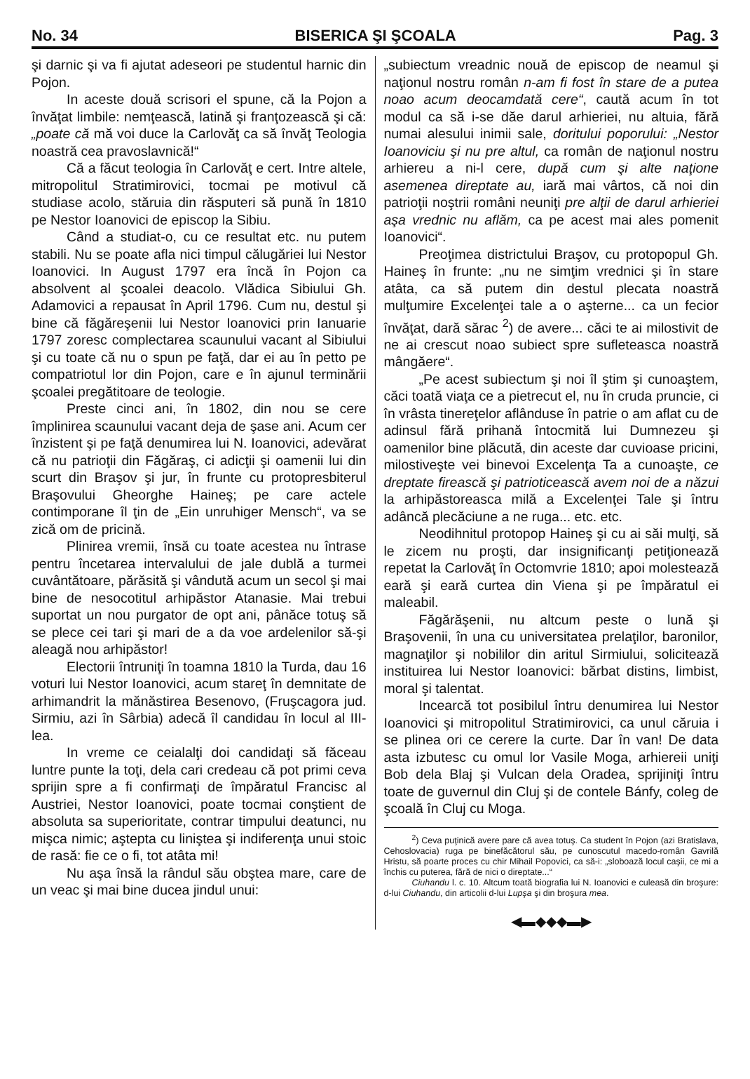No. 34 BISERICA ŞI ŞCOALA Pag. 3
şi darnic şi va fi ajutat adeseori pe studentul harnic din Pojon.
In aceste două scrisori el spune, că la Pojon a învăţat limbile: nemţească, latină şi franţozească şi că: „poate că mă voi duce la Carlovăţ ca să învăţ Teologia noastră cea pravoslavnică!“
Că a făcut teologia în Carlovăţ e cert. Intre altele, mitropolitul Stratimirovici, tocmai pe motivul că studiase acolo, stăruia din răsputeri să pună în 1810 pe Nestor Ioanovici de episcop la Sibiu.
Când a studiat-o, cu ce resultat etc. nu putem stabili. Nu se poate afla nici timpul călugăriei lui Nestor Ioanovici. In August 1797 era încă în Pojon ca absolvent al şcoalei deacolo. Vlădica Sibiului Gh. Adamovici a repausat în April 1796. Cum nu, destul şi bine că făgăreşenii lui Nestor Ioanovici prin Ianuarie 1797 zoresc complectarea scaunului vacant al Sibiului şi cu toate că nu o spun pe faţă, dar ei au în petto pe compatriotul lor din Pojon, care e în ajunul terminării şcoalei pregătitoare de teologie.
Preste cinci ani, în 1802, din nou se cere împlinirea scaunului vacant deja de şase ani. Acum cer înzistent şi pe faţă denumirea lui N. Ioanovici, adevărat că nu patrioţii din Făgăraş, ci adicţii şi oamenii lui din scurt din Braşov şi jur, în frunte cu protopresbiterul Braşovului Gheorghe Haineş; pe care actele contimporane îl ţin de „Ein unruhiger Mensch“, va se zică om de pricină.
Plinirea vremii, însă cu toate acestea nu întrase pentru încetarea intervalului de jale dublă a turmei cuvântătoare, părăsită şi vândută acum un secol şi mai bine de nesocotitul arhipăstor Atanasie. Mai trebui suportat un nou purgator de opt ani, pânăce totuş să se plece cei tari şi mari de a da voe ardelenilor să-şi aleagă nou arhipăstor!
Electorii întruniţi în toamna 1810 la Turda, dau 16 voturi lui Nestor Ioanovici, acum stareţ în demnitate de arhimandrit la mănăstirea Besenovo, (Fruşcagora jud. Sirmiu, azi în Sârbia) adecă îl candidau în locul al III-lea.
In vreme ce ceialalţi doi candidaţi să făceau luntre punte la toţi, dela cari credeau că pot primi ceva sprijin spre a fi confirmaţi de împăratul Francisc al Austriei, Nestor Ioanovici, poate tocmai conştient de absoluta sa superioritate, contrar timpului deatunci, nu mişca nimic; aştepta cu linişteа şi indiferenţa unui stoic de rasă: fie ce o fi, tot atâta mi!
Nu aşa însă la rândul său obştea mare, care de un veac şi mai bine ducea jindul unui:
„subiectum vreadnic nouă de episcop de neamul şi naţionul nostru român n-am fi fost în stare de a putea noao acum deocamdată cere“, caută acum în tot modul ca să i-se dăe darul arhieriei, nu altuia, fără numai alesului inimii sale, doritului poporului: „Nestor Ioanoviciu şi nu pre altul, ca român de naţionul nostru arhiereu a ni-l cere, după cum şi alte naţione asemenea direptate au, iară mai vârtos, că noi din patrioţii noştrii români neuniţi pre alţii de darul arhieriei aşa vrednic nu aflăm, ca pe acest mai ales pomenit Ioanovici“.
Preoţimea districtului Braşov, cu protopopul Gh. Haineş în frunte: „nu ne simţim vrednici şi în stare atâta, ca să putem din destul plecata noastră mulţumire Excelenţei tale a o aşterne... ca un fecior învăţat, dară sărac <sup>2</sup>) de avere... căci te ai milostivit de ne ai crescut noao subiect spre sufleteasca noastră mângăere“.
„Pe acest subiectum şi noi îl ştim şi cunoaştem, căci toată viaţa ce a pietrecut el, nu în cruda pruncie, ci în vrâsta tinereţelor aflânduse în patrie o am aflat cu de adinsul fără prihană întocmită lui Dumnezeu şi oamenilor bine plăcută, din aceste dar cuvioase pricini, milostiveşte vei binevoi Excelenţa Ta a cunoaşte, ce dreptate firească şi patrioticească avem noi de a năzui la arhipăstoreasca milă a Excelenţei Tale şi întru adâncă plecăciune a ne ruga... etc. etc.
Neodihnitul protopop Haineş şi cu ai săi mulţi, să le zicem nu proşti, dar insignificanţi petiţionează repetat la Carlovăţ în Octomvrie 1810; apoi molestează eară şi eară curtea din Viena şi pe împăratul ei maleabil.
Făgărăşenii, nu altcum peste o lună şi Braşovenii, în una cu universitatea prelaţilor, baronilor, magnaţilor şi nobililor din aritul Sirmiului, solicitează instituirea lui Nestor Ioanovici: bărbat distins, limbist, moral şi talentat.
Incearcă tot posibilul întru denumirea lui Nestor Ioanovici şi mitropolitul Stratimirovici, ca unul căruia i se plinea ori ce cerere la curte. Dar în van! De data asta izbutesc cu omul lor Vasile Moga, arhiereii uniţi Bob dela Blaj şi Vulcan dela Oradea, sprijiniţi întru toate de guvernul din Cluj şi de contele Bánfy, coleg de şcoală în Cluj cu Moga.
<sup>2</sup>) Ceva puţinică avere pare că avea totuş. Ca student în Pojon (azi Bratislava, Cehoslovacia) ruga pe binefăcătorul său, pe cunoscutul macedo-român Gavrilă Hristu, să poarte proces cu chir Mihail Popovici, ca să-i: „sloboază locul caşii, ce mi a închis cu puterea, fără de nici o direptate...“
Ciuhandu l. c. 10. Altcum toată biografia lui N. Ioanovici e culeasă din broşure: d-lui Ciuhandu, din articolii d-lui Lupşa şi din broşura mea.
◀▬◆◆◆▬▶